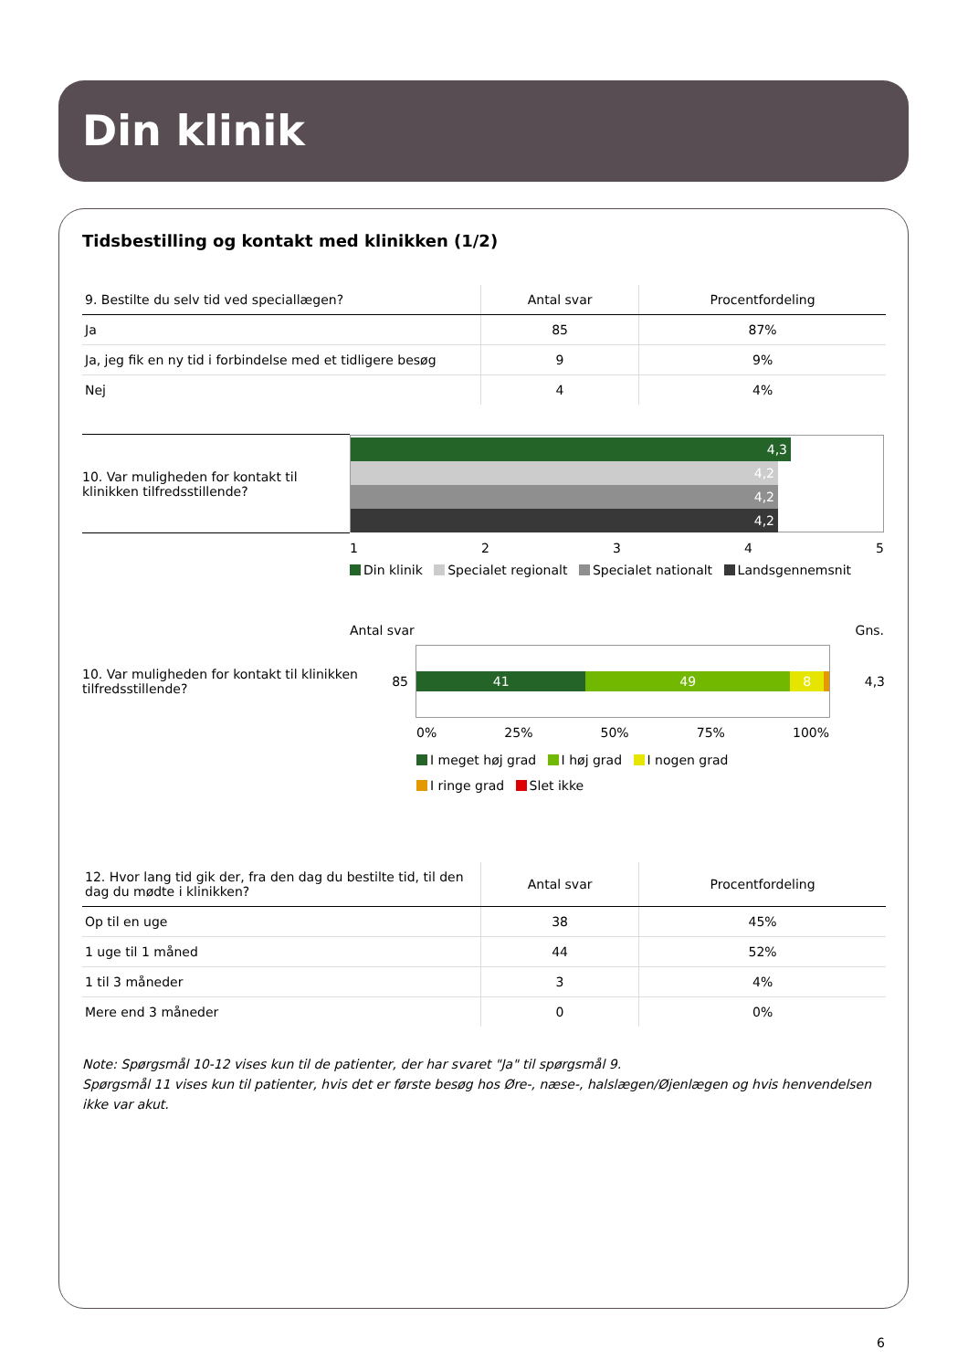Din klinik
Tidsbestilling og kontakt med klinikken (1/2)
| 9. Bestilte du selv tid ved speciallægen? | Antal svar | Procentfordeling |
| --- | --- | --- |
| Ja | 85 | 87% |
| Ja, jeg fik en ny tid i forbindelse med et tidligere besøg | 9 | 9% |
| Nej | 4 | 4% |
10. Var muligheden for kontakt til klinikken tilfredsstillende?
4,3
4,2
4,2
4,2
12345
Din klinik Specialet regionalt Specialet nationalt Landsgennemsnit
Antal svar Gns.
10. Var muligheden for kontakt til klinikken tilfredsstillende?
85
41 49 8
4,3
0% 25% 50% 75% 100%
I meget høj grad I høj grad I nogen grad
I ringe grad Slet ikke
| 12. Hvor lang tid gik der, fra den dag du bestilte tid, til den dag du mødte i klinikken? | Antal svar | Procentfordeling |
| --- | --- | --- |
| Op til en uge | 38 | 45% |
| 1 uge til 1 måned | 44 | 52% |
| 1 til 3 måneder | 3 | 4% |
| Mere end 3 måneder | 0 | 0% |
Note: Spørgsmål 10-12 vises kun til de patienter, der har svaret "Ja" til spørgsmål 9.
Spørgsmål 11 vises kun til patienter, hvis det er første besøg hos Øre-, næse-, halslægen/Øjenlægen og hvis henvendelsen ikke var akut.
6